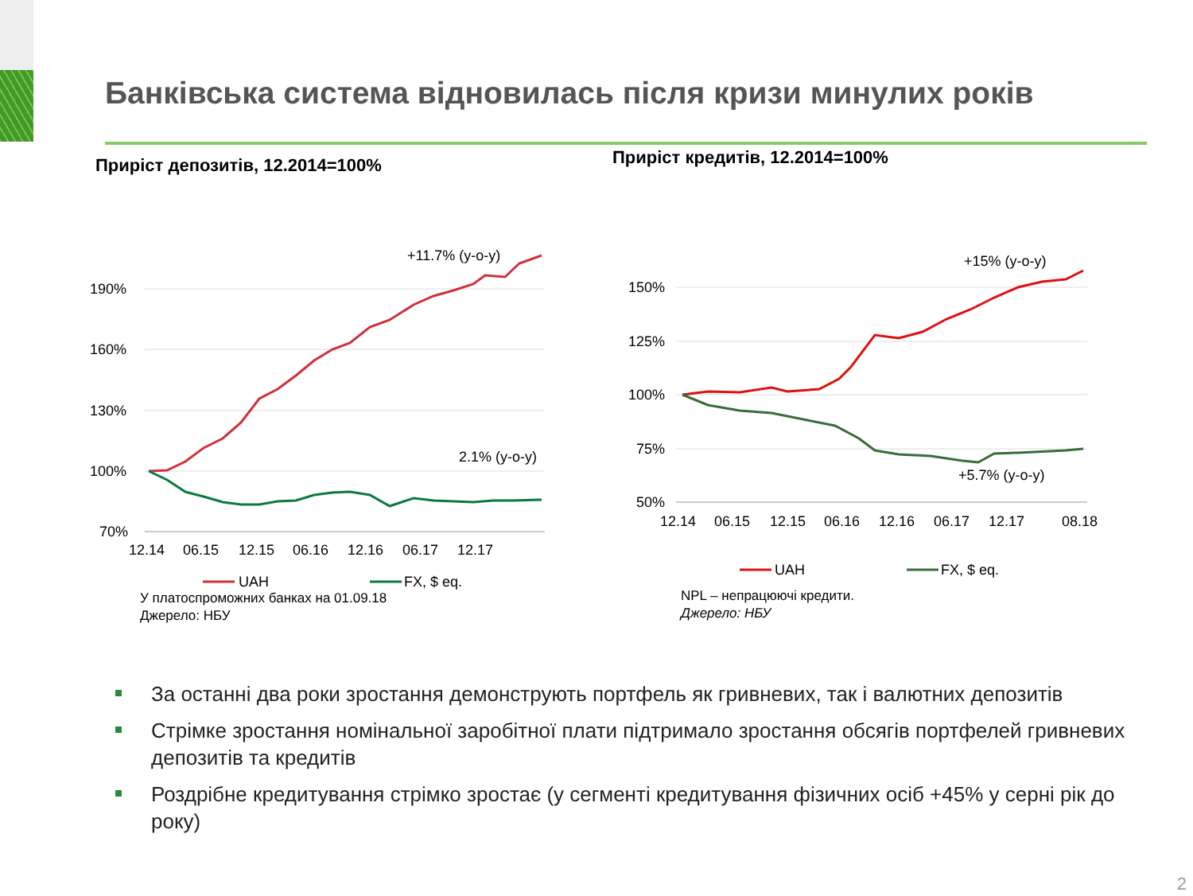Банківська система відновилась після кризи минулих років
Приріст депозитів, 12.2014=100%
190%
160%
130%
100%
70%
12.14
06.15
12.15
06.16
12.16
06.17
12.17
+11.7% (y-o-y)
2.1% (y-o-y)
UAH
FX, $ eq.
У платоспроможних банках на 01.09.18
Джерело: НБУ
Приріст кредитів, 12.2014=100%
150%
125%
100%
75%
50%
12.14
06.15
12.15
06.16
12.16
06.17
12.17
08.18
+15% (y-o-y)
+5.7% (y-o-y)
UAH
FX, $ eq.
NPL – непрацюючі кредити.
Джерело: НБУ
За останні два роки зростання демонструють портфель як гривневих, так і валютних депозитів
Стрімке зростання номінальної заробітної плати підтримало зростання обсягів портфелей гривневих депозитів та кредитів
Роздрібне кредитування стрімко зростає (у сегменті кредитування фізичних осіб +45% у серні рік до року)
2